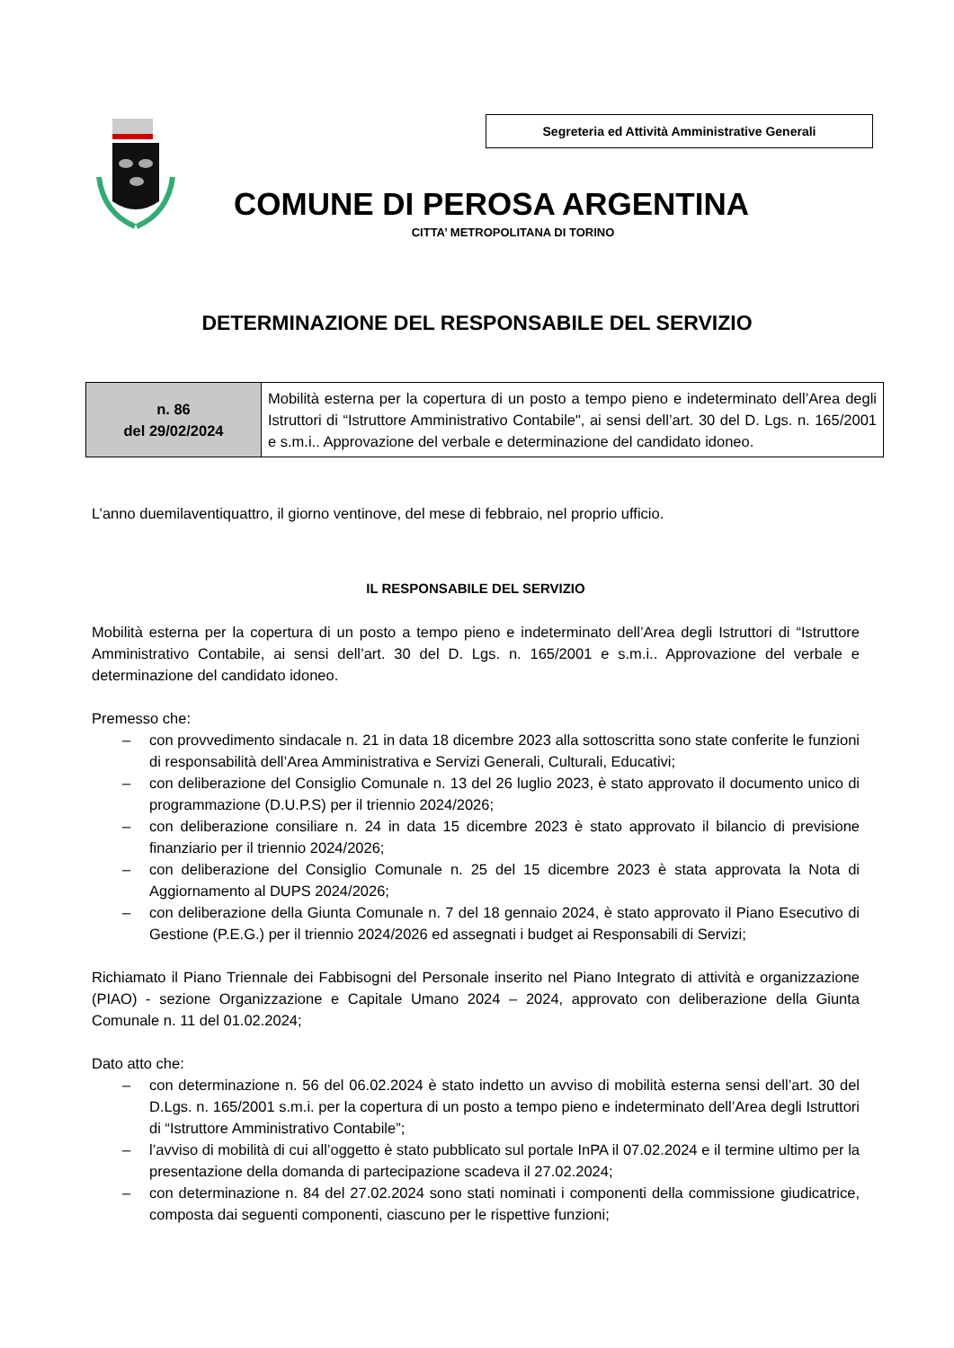Segreteria ed Attività Amministrative Generali
COMUNE DI PEROSA ARGENTINA
CITTA’ METROPOLITANA DI TORINO
DETERMINAZIONE DEL RESPONSABILE DEL SERVIZIO
| n. 86 del 29/02/2024 | Mobilità esterna per la copertura di un posto a tempo pieno e indeterminato dell’Area degli Istruttori di “Istruttore Amministrativo Contabile", ai sensi dell’art. 30 del D. Lgs. n. 165/2001 e s.m.i.. Approvazione del verbale e determinazione del candidato idoneo. |
L’anno duemilaventiquattro, il giorno ventinove, del mese di febbraio, nel proprio ufficio.
IL RESPONSABILE DEL SERVIZIO
Mobilità esterna per la copertura di un posto a tempo pieno e indeterminato dell’Area degli Istruttori di “Istruttore Amministrativo Contabile, ai sensi dell’art. 30 del D. Lgs. n. 165/2001 e s.m.i.. Approvazione del verbale e determinazione del candidato idoneo.
Premesso che:
– con provvedimento sindacale n. 21 in data 18 dicembre 2023 alla sottoscritta sono state conferite le funzioni di responsabilità dell’Area Amministrativa e Servizi Generali, Culturali, Educativi;
– con deliberazione del Consiglio Comunale n. 13 del 26 luglio 2023, è stato approvato il documento unico di programmazione (D.U.P.S) per il triennio 2024/2026;
– con deliberazione consiliare n. 24 in data 15 dicembre 2023 è stato approvato il bilancio di previsione finanziario per il triennio 2024/2026;
– con deliberazione del Consiglio Comunale n. 25 del 15 dicembre 2023 è stata approvata la Nota di Aggiornamento al DUPS 2024/2026;
– con deliberazione della Giunta Comunale n. 7 del 18 gennaio 2024, è stato approvato il Piano Esecutivo di Gestione (P.E.G.) per il triennio 2024/2026 ed assegnati i budget ai Responsabili di Servizi;
Richiamato il Piano Triennale dei Fabbisogni del Personale inserito nel Piano Integrato di attività e organizzazione (PIAO) - sezione Organizzazione e Capitale Umano 2024 – 2024, approvato con deliberazione della Giunta Comunale n. 11 del 01.02.2024;
Dato atto che:
– con determinazione n. 56 del 06.02.2024 è stato indetto un avviso di mobilità esterna sensi dell’art. 30 del D.Lgs. n. 165/2001 s.m.i. per la copertura di un posto a tempo pieno e indeterminato dell’Area degli Istruttori di “Istruttore Amministrativo Contabile”;
– l’avviso di mobilità di cui all’oggetto è stato pubblicato sul portale InPA il 07.02.2024 e il termine ultimo per la presentazione della domanda di partecipazione scadeva il 27.02.2024;
– con determinazione n. 84 del 27.02.2024 sono stati nominati i componenti della commissione giudicatrice, composta dai seguenti componenti, ciascuno per le rispettive funzioni;